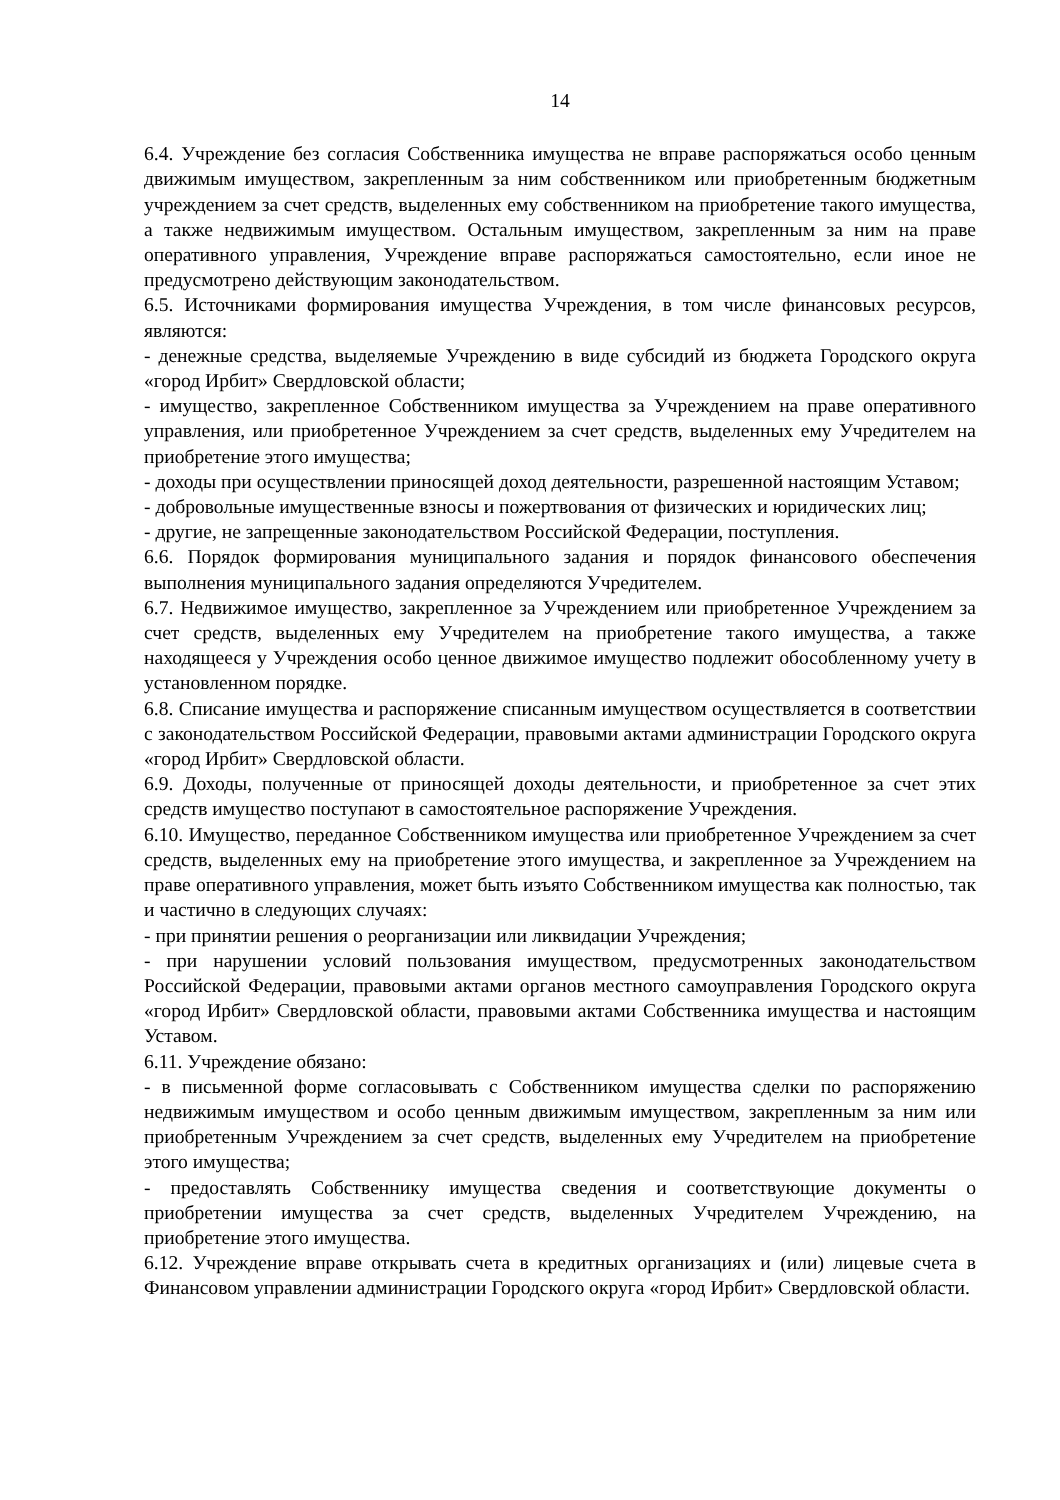14
6.4. Учреждение без согласия Собственника имущества не вправе распоряжаться особо ценным движимым имуществом, закрепленным за ним собственником или приобретенным бюджетным учреждением за счет средств, выделенных ему собственником на приобретение такого имущества, а также недвижимым имуществом. Остальным имуществом, закрепленным за ним на праве оперативного управления, Учреждение вправе распоряжаться самостоятельно, если иное не предусмотрено действующим законодательством.
6.5. Источниками формирования имущества Учреждения, в том числе финансовых ресурсов, являются:
- денежные средства, выделяемые Учреждению в виде субсидий из бюджета Городского округа «город Ирбит» Свердловской области;
- имущество, закрепленное Собственником имущества за Учреждением на праве оперативного управления, или приобретенное Учреждением за счет средств, выделенных ему Учредителем на приобретение этого имущества;
- доходы при осуществлении приносящей доход деятельности, разрешенной настоящим Уставом;
- добровольные имущественные взносы и пожертвования от физических и юридических лиц;
- другие, не запрещенные законодательством Российской Федерации, поступления.
6.6. Порядок формирования муниципального задания и порядок финансового обеспечения выполнения муниципального задания определяются Учредителем.
6.7. Недвижимое имущество, закрепленное за Учреждением или приобретенное Учреждением за счет средств, выделенных ему Учредителем на приобретение такого имущества, а также находящееся у Учреждения особо ценное движимое имущество подлежит обособленному учету в установленном порядке.
6.8. Списание имущества и распоряжение списанным имуществом осуществляется в соответствии с законодательством Российской Федерации, правовыми актами администрации Городского округа «город Ирбит» Свердловской области.
6.9. Доходы, полученные от приносящей доходы деятельности, и приобретенное за счет этих средств имущество поступают в самостоятельное распоряжение Учреждения.
6.10. Имущество, переданное Собственником имущества или приобретенное Учреждением за счет средств, выделенных ему на приобретение этого имущества, и закрепленное за Учреждением на праве оперативного управления, может быть изъято Собственником имущества как полностью, так и частично в следующих случаях:
- при принятии решения о реорганизации или ликвидации Учреждения;
- при нарушении условий пользования имуществом, предусмотренных законодательством Российской Федерации, правовыми актами органов местного самоуправления Городского округа «город Ирбит» Свердловской области, правовыми актами Собственника имущества и настоящим Уставом.
6.11. Учреждение обязано:
- в письменной форме согласовывать с Собственником имущества сделки по распоряжению недвижимым имуществом и особо ценным движимым имуществом, закрепленным за ним или приобретенным Учреждением за счет средств, выделенных ему Учредителем на приобретение этого имущества;
- предоставлять Собственнику имущества сведения и соответствующие документы о приобретении имущества за счет средств, выделенных Учредителем Учреждению, на приобретение этого имущества.
6.12. Учреждение вправе открывать счета в кредитных организациях и (или) лицевые счета в Финансовом управлении администрации Городского округа «город Ирбит» Свердловской области.